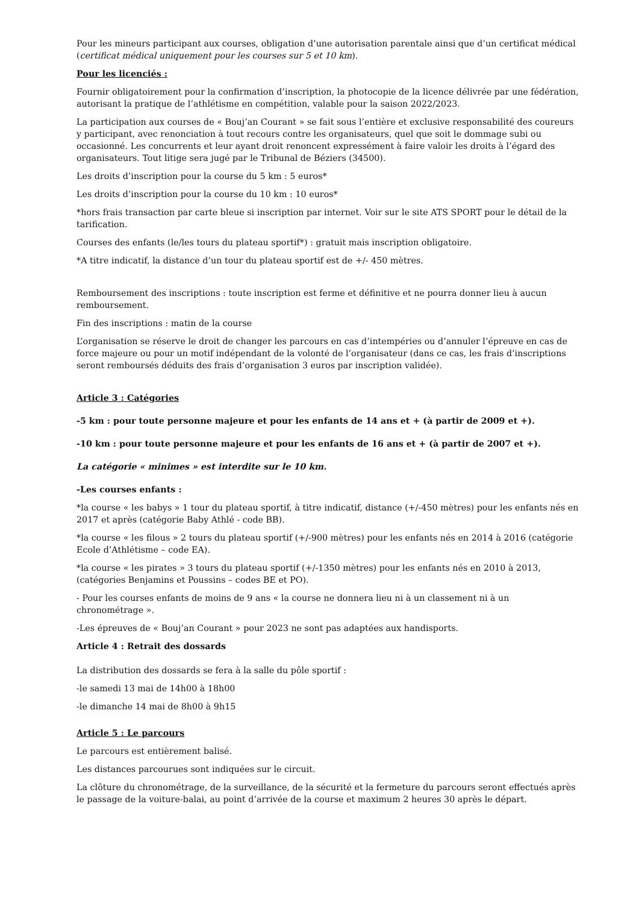Pour les mineurs participant aux courses, obligation d’une autorisation parentale ainsi que d’un certificat médical (certificat médical uniquement pour les courses sur 5 et 10 km).
Pour les licenciés :
Fournir obligatoirement pour la confirmation d’inscription, la photocopie de la licence délivrée par une fédération, autorisant la pratique de l’athlétisme en compétition, valable pour la saison 2022/2023.
La participation aux courses de « Bouj’an Courant » se fait sous l’entière et exclusive responsabilité des coureurs y participant, avec renonciation à tout recours contre les organisateurs, quel que soit le dommage subi ou occasionné. Les concurrents et leur ayant droit renoncent expressément à faire valoir les droits à l’égard des organisateurs. Tout litige sera jugé par le Tribunal de Béziers (34500).
Les droits d’inscription pour la course du 5 km : 5 euros*
Les droits d’inscription pour la course du 10 km : 10 euros*
*hors frais transaction par carte bleue si inscription par internet. Voir sur le site ATS SPORT pour le détail de la tarification.
Courses des enfants (le/les tours du plateau sportif*) : gratuit mais inscription obligatoire.
*A titre indicatif, la distance d’un tour du plateau sportif est de +/- 450 mètres.
Remboursement des inscriptions : toute inscription est ferme et définitive et ne pourra donner lieu à aucun remboursement.
Fin des inscriptions : matin de la course
L’organisation se réserve le droit de changer les parcours en cas d’intempéries ou d’annuler l’épreuve en cas de force majeure ou pour un motif indépendant de la volonté de l’organisateur (dans ce cas, les frais d’inscriptions seront remboursés déduits des frais d’organisation 3 euros par inscription validée).
Article 3 : Catégories
-5 km : pour toute personne majeure et pour les enfants de 14 ans et + (à partir de 2009 et +).
-10 km : pour toute personne majeure et pour les enfants de 16 ans et + (à partir de 2007 et +).
La catégorie « minimes » est interdite sur le 10 km.
-Les courses enfants :
*la course « les babys » 1 tour du plateau sportif, à titre indicatif, distance (+/-450 mètres) pour les enfants nés en 2017 et après (catégorie Baby Athlé - code BB).
*la course « les filous » 2 tours du plateau sportif (+/-900 mètres) pour les enfants nés en 2014 à 2016 (catégorie Ecole d’Athlétisme – code EA).
*la course « les pirates » 3 tours du plateau sportif (+/-1350 mètres) pour les enfants nés en 2010 à 2013, (catégories Benjamins et Poussins – codes BE et PO).
- Pour les courses enfants de moins de 9 ans « la course ne donnera lieu ni à un classement ni à un chronométrage ».
-Les épreuves de « Bouj’an Courant » pour 2023 ne sont pas adaptées aux handisports.
Article 4 : Retrait des dossards
La distribution des dossards se fera à la salle du pôle sportif :
-le samedi 13 mai de 14h00 à 18h00
-le dimanche 14 mai de 8h00 à 9h15
Article 5 : Le parcours
Le parcours est entièrement balisé.
Les distances parcourues sont indiquées sur le circuit.
La clôture du chronométrage, de la surveillance, de la sécurité et la fermeture du parcours seront effectués après le passage de la voiture-balai, au point d’arrivée de la course et maximum 2 heures 30 après le départ.